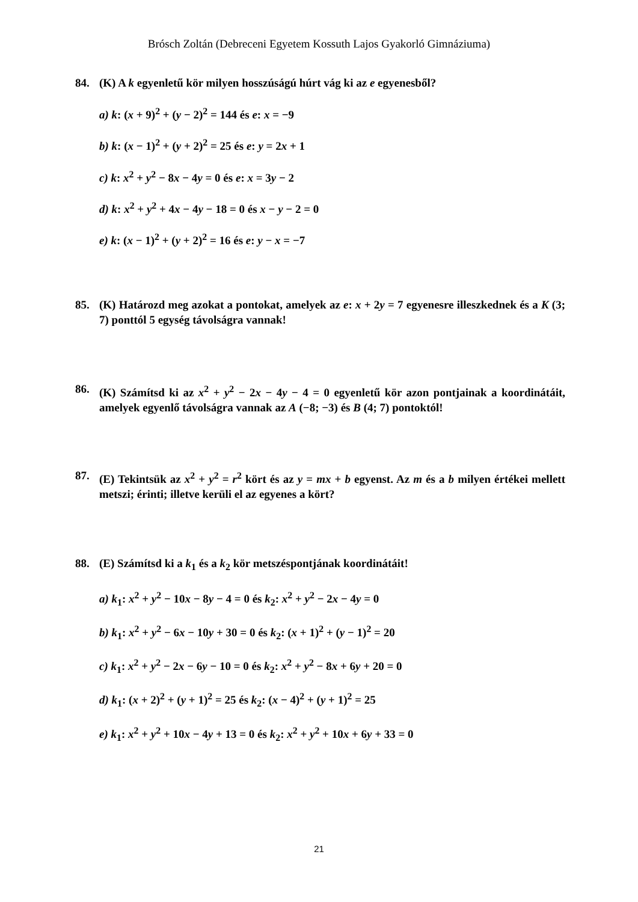Brósch Zoltán (Debreceni Egyetem Kossuth Lajos Gyakorló Gimnáziuma)
84. (K) A k egyenletű kör milyen hosszúságú húrt vág ki az e egyenesből?
a) k: (x + 9)<sup>2</sup> + (y − 2)<sup>2</sup> = 144 és e: x = −9
b) k: (x − 1)<sup>2</sup> + (y + 2)<sup>2</sup> = 25 és e: y = 2x + 1
c) k: x<sup>2</sup> + y<sup>2</sup> − 8x − 4y = 0 és e: x = 3y − 2
d) k: x<sup>2</sup> + y<sup>2</sup> + 4x − 4y − 18 = 0 és x − y − 2 = 0
e) k: (x − 1)<sup>2</sup> + (y + 2)<sup>2</sup> = 16 és e: y − x = −7
85. (K) Határozd meg azokat a pontokat, amelyek az e: x + 2y = 7 egyenesre illeszkednek és a K (3; 7) ponttól 5 egység távolságra vannak!
86. (K) Számítsd ki az x<sup>2</sup> + y<sup>2</sup> − 2x − 4y − 4 = 0 egyenletű kör azon pontjainak a koordinátáit, amelyek egyenlő távolságra vannak az A (−8; −3) és B (4; 7) pontoktól!
87. (E) Tekintsük az x<sup>2</sup> + y<sup>2</sup> = r<sup>2</sup> kört és az y = mx + b egyenst. Az m és a b milyen értékei mellett metszi; érinti; illetve kerüli el az egyenes a kört?
88. (E) Számítsd ki a k<sub>1</sub> és a k<sub>2</sub> kör metszéspontjának koordinátáit!
a) k<sub>1</sub>: x<sup>2</sup> + y<sup>2</sup> − 10x − 8y − 4 = 0 és k<sub>2</sub>: x<sup>2</sup> + y<sup>2</sup> − 2x − 4y = 0
b) k<sub>1</sub>: x<sup>2</sup> + y<sup>2</sup> − 6x − 10y + 30 = 0 és k<sub>2</sub>: (x + 1)<sup>2</sup> + (y − 1)<sup>2</sup> = 20
c) k<sub>1</sub>: x<sup>2</sup> + y<sup>2</sup> − 2x − 6y − 10 = 0 és k<sub>2</sub>: x<sup>2</sup> + y<sup>2</sup> − 8x + 6y + 20 = 0
d) k<sub>1</sub>: (x + 2)<sup>2</sup> + (y + 1)<sup>2</sup> = 25 és k<sub>2</sub>: (x − 4)<sup>2</sup> + (y + 1)<sup>2</sup> = 25
e) k<sub>1</sub>: x<sup>2</sup> + y<sup>2</sup> + 10x − 4y + 13 = 0 és k<sub>2</sub>: x<sup>2</sup> + y<sup>2</sup> + 10x + 6y + 33 = 0
21